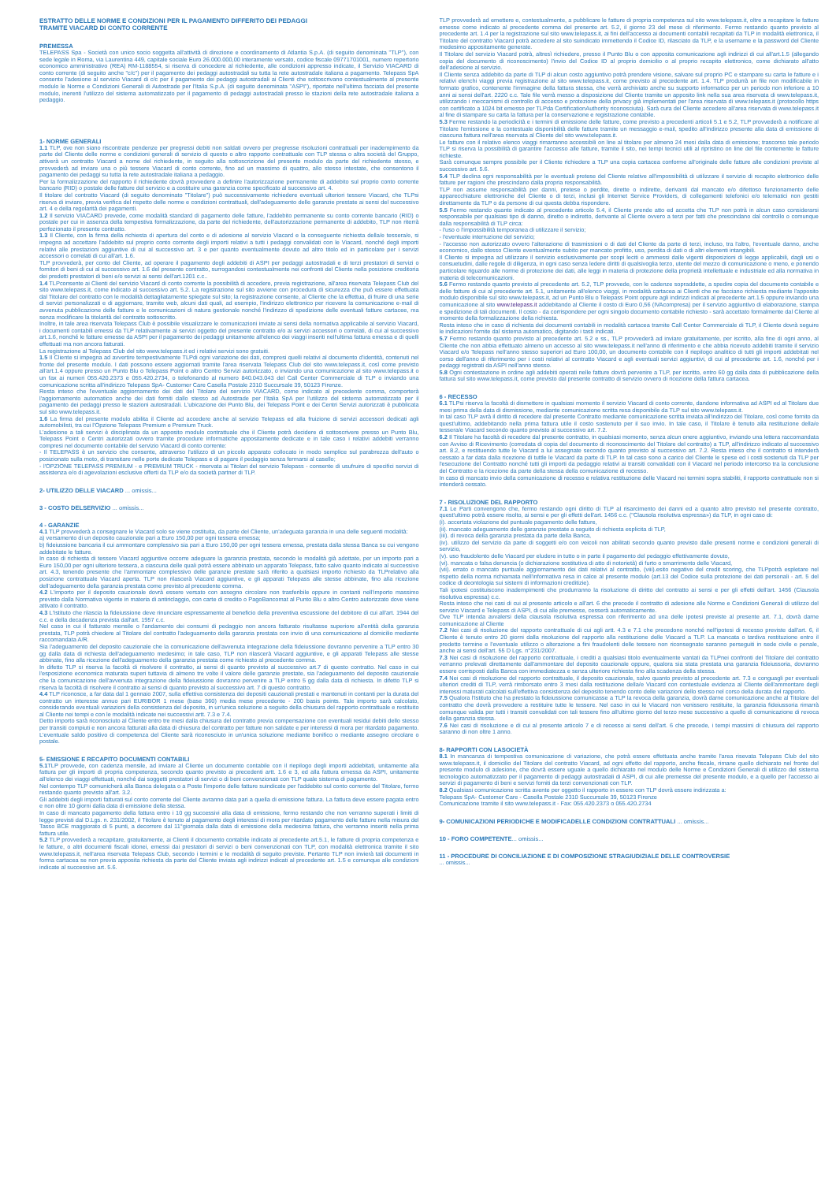ESTRATTO DELLE NORME E CONDIZIONI PER IL PAGAMENTO DIFFERITO DEI PEDAGGI
TRAMITE VIACARD DI CONTO CORRENTE
PREMESSA
TELEPASS Spa - Società con unico socio soggetta all'attività di direzione e coordinamento di Atlantia S.p.A. (di seguito denominata "TLP"), con sede legale in Roma, via Laurentina 449, capitale sociale Euro 26.000.000,00 interamente versato, codice fiscale 09771701001, numero repertorio economico amministrativo (REA) RM-1188554, si riserva di concedere al richiedente, alle condizioni appresso indicate, il Servizio VIACARD di conto corrente (di seguito anche "c/c") per il pagamento dei pedaggi autostradali su tutta la rete autostradale italiana a pagamento. Telepass SpA consente l'adesione al servizio Viacard di c/c per il pagamento dei pedaggi autostradali ai Clienti che sottoscrivano contestualmente al presente modulo le Norme e Condizioni Generali di Autostrade per l'Italia S.p.A. (di seguito denominata "ASPI"), riportate nell'ultima facciata del presente modulo, inerenti l'utilizzo del sistema automatizzato per il pagamento di pedaggi autostradali presso le stazioni della rete autostradale italiana a pedaggio.
1- NORME GENERALI
1.1 TLP, ove non siano riscontrate pendenze per pregressi debiti non saldati ovvero per pregresse risoluzioni contrattuali per inadempimento da parte del Cliente delle norme e condizioni generali di servizio di questo o altro rapporto contrattuale con TLP stessa o altra società del Gruppo, attiverà un contratto Viacard a nome del richiedente, in seguito alla sottoscrizione del presente modulo da parte del richiedente stesso, e provvederà ad inviare una o più tessere Viacard di conto corrente, fino ad un massimo di quattro, allo stesso intestate, che consentono il pagamento dei pedaggi su tutta la rete autostradale italiana a pedaggio.
Per la formalizzazione del rapporto il richiedente dovrà provvedere a definire l'autorizzazione permanente di addebito sul proprio conto corrente bancario (RID) o postale delle fatture del servizio e a costituire una garanzia come specificato al successivo art. 4.
Il titolare del contratto Viacard (di seguito denominato "Titolare") può successivamente richiedere eventuali ulteriori tessere Viacard, che TLPsi riserva di inviare, previa verifica del rispetto delle norme e condizioni contrattuali, dell'adeguamento delle garanzie prestate ai sensi del successivo art. 4 e della regolarità dei pagamenti.
1.2 Il servizio VIACARD prevede, come modalità standard di pagamento delle fatture, l'addebito permanente su conto corrente bancario (RID) o postale per cui in assenza della tempestiva formalizzazione, da parte del richiedente, dell'autorizzazione permanente di addebito, TLP non riterrà perfezionato il presente contratto.
1.3 Il Cliente, con la firma della richiesta di apertura del conto e di adesione al servizio Viacard e la conseguente richiesta della/e tessera/e, si impegna ad accettare l'addebito sul proprio conto corrente degli importi relativi a tutti i pedaggi convalidati con le Viacard, nonché degli importi relativi alle prestazioni aggiuntive di cui al successivo art. 3 e per quanto eventualmente dovuto ad altro titolo ed in particolare per i servizi accessori o correlati di cui all'art. 1.6.
TLP provvederà, per conto del Cliente, ad operare il pagamento degli addebiti di ASPI per pedaggi autostradali e di terzi prestatori di servizi o fornitori di beni di cui al successivo art. 1.6 del presente contratto, surrogandosi contestualmente nei confronti del Cliente nella posizione creditoria dei predetti prestatori di beni e/o servizi ai sensi dell'art.1201 c.c..
1.4 TLPconsente ai Clienti del servizio Viacard di conto corrente la possibilità di accedere, previa registrazione, all'area riservata Telepass Club del sito www.telepass.it, come indicato al successivo art. 5.2. La registrazione sul sito avviene con procedura di sicurezza che può essere effettuata dal Titolare del contratto con le modalità dettagliatamente spiegate sul sito; la registrazione consente, al Cliente che la effettua, di fruire di una serie di servizi personalizzati e di aggiornare, tramite web, alcuni dati quali, ad esempio, l'indirizzo elettronico per ricevere la comunicazione e-mail di avvenuta pubblicazione delle fatture e le comunicazioni di natura gestionale nonché l'indirizzo di spedizione delle eventuali fatture cartacee, ma senza modificare la titolarità del contratto sottoscritto.
Inoltre, in tale area riservata Telepass Club è possibile visualizzare le comunicazioni inviate ai sensi della normativa applicabile al servizio Viacard, i documenti contabili emessi da TLP relativamente ai servizi oggetto del presente contratto e/o ai servizi accessori o correlati, di cui al successivo art.1.6, nonché le fatture emesse da ASPI per il pagamento dei pedaggi unitamente all'elenco dei viaggi inseriti nell'ultima fattura emessa e di quelli effettuati ma non ancora fatturati.
La registrazione al Telepass Club del sito www.telepass.it ed i relativi servizi sono gratuiti.
1.5 Il Cliente si impegna ad avvertire tempestivamente TLPdi ogni variazione dei dati, compresi quelli relativi al documento d'identità, contenuti nel fronte del presente modulo. I dati possono essere aggiornati tramite l'area riservata Telepass Club del sito www.telepass.it, così come previsto all'art.1.4 oppure presso un Punto Blu o Telepass Point o altro Centro Servizi autorizzato, o inviando una comunicazione al sito www.telepass.it o un fax ai numeri 055.420.2373 e 055.420.2734, o telefonando al numero 840.043.043 del Call Center Commerciale di TLP o inviando una comunicazione scritta all'indirizzo Telepass SpA- Customer Care Casella Postale 2310 Succursale 39, 50123 Firenze.
Resta inteso che l'eventuale aggiornamento dei dati del Titolare del servizio VIACARD, come indicato al precedente comma, comporterà l'aggiornamento automatico anche dei dati forniti dallo stesso ad Autostrade per l'Italia SpA per l'utilizzo del sistema automatizzato per il pagamento dei pedaggi presso le stazioni autostradali. L'ubicazione dei Punto Blu, dei Telepass Point e dei Centri Servizi autorizzati è pubblicata sul sito www.telepass.it.
1.6 La firma del presente modulo abilita il Cliente ad accedere anche al servizio Telepass ed alla fruizione di servizi accessori dedicati agli automobilisti, tra cui l'Opzione Telepass Premium e Premium Truck.
L'adesione a tali servizi è disciplinata da un apposito modulo contrattuale che il Cliente potrà decidere di sottoscrivere presso un Punto Blu, Telepass Point o Centri autorizzati ovvero tramite procedure informatiche appositamente dedicate e in tale caso i relativi addebiti verranno compresi nel documento contabile del servizio Viacard di conto corrente:
- Il TELEPASS è un servizio che consente, attraverso l'utilizzo di un piccolo apparato collocato in modo semplice sul parabrezza dell'auto o posizionato sulla moto, di transitare nelle porte dedicate Telepass e di pagare il pedaggio senza fermarsi al casello;
- l'OPZIONE TELEPASS PREMIUM - e PREMIUM TRUCK - riservata ai Titolari del servizio Telepass - consente di usufruire di specifici servizi di assistenza e/o di agevolazioni esclusive offerti da TLP e/o da società partner di TLP.
2- UTILIZZO DELLE VIACARD ... omissis...
3 - COSTO DELSERVIZIO ... omissis...
4 - GARANZIE
4.1 TLP provvederà a consegnare le Viacard solo se viene costituita, da parte del Cliente, un'adeguata garanzia in una delle seguenti modalità:
a) versamento di un deposito cauzionale pari a Euro 150,00 per ogni tessera emessa;
b) fideiussione bancaria il cui ammontare complessivo sia pari a Euro 150,00 per ogni tessera emessa, prestata dalla stessa Banca su cui vengono addebitate le fatture.
In caso di richiesta di tessere Viacard aggiuntive occorre adeguare la garanzia prestata, secondo le modalità già adottate, per un importo pari a Euro 150,00 per ogni ulteriore tessera, a ciascuna delle quali potrà essere abbinato un apparato Telepass, fatto salvo quanto indicato al successivo art. 4.3, tenendo presente che l'ammontare complessivo delle garanzie prestate sarà riferito a qualsiasi importo richiesto da TLPrelativo alla posizione contrattuale Viacard aperta. TLP non rilascerà Viacard aggiuntive, e gli apparati Telepass alle stesse abbinate, fino alla ricezione dell'adeguamento della garanzia prestata come previsto al precedente comma.
4.2 L'importo per il deposito cauzionale dovrà essere versato con assegno circolare non trasferibile oppure in contanti nell'importo massimo previsto dalla Normativa vigente in materia di antiriclaggio, con carte di credito o PagoBancomat al Punto Blu o altro Centro autorizzato dove viene attivato il contratto.
4.3 L'Istituto che rilascia la fideiussione deve rinunciare espressamente al beneficio della preventiva escussione del debitore di cui all'art. 1944 del c.c. e della decadenza prevista dall'art. 1957 c.c.
Nel caso in cui il fatturato mensile o l'andamento dei consumi di pedaggio non ancora fatturato risultasse superiore all'entità della garanzia prestata, TLP potrà chiedere al Titolare del contratto l'adeguamento della garanzia prestata con invio di una comunicazione al domicilio mediante raccomandata A/R.
Sia l'adeguamento del deposito cauzionale che la comunicazione dell'avvenuta integrazione della fideiussione dovranno pervenire a TLP entro 30 gg dalla data di richiesta dell'adeguamento medesimo; in tale caso, TLP non rilascerà Viacard aggiuntive, e gli apparati Telepass alle stesse abbinate, fino alla ricezione dell'adeguamento della garanzia prestata come richiesto al precedente comma.
In difetto TLP si riserva la facoltà di risolvere il contratto, ai sensi di quanto previsto al successivo art.7 di questo contratto. Nel caso in cui l'esposizione economica maturata superi tuttavia di almeno tre volte il valore delle garanzie prestate, sia l'adeguamento del deposito cauzionale che la comunicazione dell'avvenuta integrazione della fideiussione dovranno pervenire a TLP entro 5 gg dalla data di richiesta. In difetto TLP si riserva la facoltà di risolvere il contratto ai sensi di quanto previsto al successivo art. 7 di questo contratto.
4.4 TLP riconosce, a far data dal 1 gennaio 2007, sulla effettiva consistenza dei depositi cauzionali prestati e mantenuti in contanti per la durata del contratto un interesse annuo pari EURIBOR 1 mese (base 360) media mese precedente - 200 basis points. Tale importo sarà calcolato, considerando eventuali variazioni della consistenza del deposito, in un'unica soluzione a seguito della chiusura del rapporto contrattuale e restituito al Cliente nei tempi e con le modalità indicate nei successivi artt. 7.3 e 7.4.
Detto importo sarà riconosciuto al Cliente entro tre mesi dalla chiusura del contratto previa compensazione con eventuali residui debiti dello stesso per transiti compiuti e non ancora fatturati alla data di chiusura del contratto per fatture non saldate e per interessi di mora per ritardato pagamento. L'eventuale saldo positivo di competenza del Cliente sarà riconosciuto in un'unica soluzione mediante bonifico o mediante assegno circolare o postale.
5- EMISSIONE E RECAPITO DOCUMENTI CONTABILI
5.1 TLP provvede, con cadenza mensile, ad inviare al Cliente un documento contabile con il riepilogo degli importi addebitati, unitamente alla fattura per gli importi di propria competenza, secondo quanto previsto ai precedenti artt. 1.6 e 3, ed alla fattura emessa da ASPI, unitamente all'elenco dei viaggi effettuati, nonché dai soggetti prestatori di servizi o di beni convenzionati con TLP quale sistema di pagamento.
Nel contempo TLP comunicherà alla Banca delegata o a Poste l'importo delle fatture suindicate per l'addebito sul conto corrente del Titolare, fermo restando quanto previsto all'art. 3.2.
Gli addebiti degli importi fatturati sul conto corrente del Cliente avranno data pari a quella di emissione fattura. La fattura deve essere pagata entro e non oltre 10 giorni dalla data di emissione della stessa.
In caso di mancato pagamento della fattura entro i 10 gg successivi alla data di emissione, fermo restando che non verranno superati i limiti di legge previsti dal D.Lgs. n. 231/2002, il Titolare è tenuto al pagamento degli interessi di mora per ritardato pagamento delle fatture nella misura del Tasso BCE maggiorato di 5 punti, a decorrere dal 11°giornata dalla data di emissione della medesima fattura, che verranno inseriti nella prima fattura utile.
5.2 TLP provvederà a recapitare, gratuitamente, ai Clienti il documento contabile indicato al precedente art.5.1, le fatture di propria competenza e le fatture, o altri documenti fiscali idonei, emessi dai prestatori di servizi o beni convenzionati con TLP, con modalità elettronica tramite il sito www.telepass.it, nell'area riservata Telepass Club, secondo i termini e le modalità di seguito previste. Pertanto TLP non invierà tali documenti in forma cartacea se non previa apposita richiesta da parte del Cliente inviata agli indirizzi indicati al precedente art. 1.5 e comunque alle condizioni indicate al successivo art. 5.6.
TLP provvederà ad emettere e, contestualmente, a pubblicare le fatture di propria competenza sul sito www.telepass.it, oltre a recapitare le fatture emesse come indicato al precedente comma del presente art. 5.2, il giorno 23 del mese di riferimento. Fermo restando quanto previsto al precedente art. 1.4 per la registrazione sul sito www.telepass.it, ai fini dell'accesso ai documenti contabili recapitati da TLP in modalità elettronica, il Titolare del contratto Viacard potrà accedere al sito suindicato immettendo il Codice ID, rilasciato da TLP, e la username e la password del Cliente medesimo appositamente generate.
Il Titolare del servizio Viacard potrà, altresì richiedere, presso il Punto Blu o con apposita comunicazione agli indirizzi di cui all'art.1.5 (allegando copia del documento di riconoscimento) l'invio del Codice ID al proprio domicilio o al proprio recapito elettronico, come dichiarato all'atto dell'adesione al servizio.
Il Cliente senza addebito da parte di TLP di alcun costo aggiuntivo potrà prendere visione, salvare sul proprio PC e stampare su carta le fatture e i relativi elenchi viaggi previa registrazione al sito www.telepass.it, come previsto al precedente art. 1.4. TLP produrrà un file non modificabile in formato grafico, contenente l'immagine della fattura stessa, che verrà archiviato anche su supporto informatico per un periodo non inferiore a 10 anni ai sensi dell'art. 2220 c.c. Tale file verrà messo a disposizione del Cliente tramite un apposito link nella sua area riservata di www.telepass.it, utilizzando i meccanismi di controllo di accesso e protezione della privacy già implementati per l'area riservata di www.telepass.it (protocollo https con certificato a 1024 bit emesso per TLPda CertificationAuthority riconosciuta). Sarà cura del Cliente accedere all'area riservata di www.telepass.it al fine di stampare su carta la fattura per la conservazione e registrazione contabile.
5.3 Ferme restando la periodicità e i termini di emissione delle fatture, come previsto a precedenti articoli 5.1 e 5.2, TLP provvederà a notificare al Titolare l'emissione e la contestuale disponibilità delle fatture tramite un messaggio e-mail, spedito all'indirizzo presente alla data di emissione di ciascuna fattura nell'area riservata al Cliente del sito www.telepass.it.
Le fatture con il relativo elenco viaggi rimarranno accessibili on line al titolare per almeno 24 mesi dalla data di emissione; trascorso tale periodo TLP si riserva la possibilità di garantire l'accesso alle fatture, tramite il sito, nei tempi tecnici utili al ripristino on line del file contenente le fatture richieste.
Sarà comunque sempre possibile per il Cliente richiedere a TLP una copia cartacea conforme all'originale delle fatture alle condizioni previste al successivo art. 5.6.
5.4 TLP declina ogni responsabilità per le eventuali pretese del Cliente relative all'impossibilità di utilizzare il servizio di recapito elettronico delle fatture per ragioni che prescindano dalla propria responsabilità.
TLP non assume responsabilità per danni, pretese o perdite, dirette o indirette, derivanti dal mancato e/o difettoso funzionamento delle apparecchiature elettroniche del Cliente o di terzi, inclusi gli Internet Service Providers, di collegamenti telefonici e/o telematici non gestiti direttamente da TLP o da persone di cui questa debba rispondere.
5.5 Fermo restando quanto indicato al precedente articolo 5.4, il Cliente prende atto ed accetta che TLP non potrà in alcun caso considerarsi responsabile per qualsiasi tipo di danno, diretto o indiretto, derivante al Cliente ovvero a terzi per fatti che prescindano dal controllo o comunque dalla responsabilità di TLP circa:
- l'uso o l'impossibilità temporanea di utilizzare il servizio;
- l'eventuale interruzione del servizio;
- l'accesso non autorizzato ovvero l'alterazione di trasmissioni o di dati del Cliente da parte di terzi, incluso, tra l'altro, l'eventuale danno, anche economico, dallo stesso Cliente eventualmente subito per mancato profitto, uso, perdita di dati o di altri elementi intangibili.
Il Cliente si impegna ad utilizzare il servizio esclusivamente per scopi leciti e ammessi dalle vigenti disposizioni di legge applicabili, dagli usi e consuetudini, dalle regole di diligenza, in ogni caso senza ledere diritti di qualsivoglia terzo, utente del mezzo di comunicazione o meno, e ponendo particolare riguardo alle norme di protezione dei dati, alle leggi in materia di protezione della proprietà intellettuale e industriale ed alla normativa in materia di telecomunicazioni.
5.6 Fermo restando quanto previsto al precedente art. 5.2, TLP provvede, con le cadenze sopraddette, a spedire copia del documento contabile e delle fatture di cui al precedente art. 5.1, unitamente all'elenco viaggi, in modalità cartacea ai Clienti che ne facciano richiesta mediante l'apposito modulo disponibile sul sito www.telepass.it, ad un Punto Blu o Telepass Point oppure agli indirizzi indicati al precedente art.1.5 oppure inviando una comunicazione al sito www.telepass.it addebitando al Cliente il costo di Euro 0,56 (IVAcompresa) per il servizio aggiuntivo di elaborazione, stampa e spedizione di tali documenti. Il costo - da corrispondere per ogni singolo documento contabile richiesto - sarà accettato formalmente dal Cliente al momento della formalizzazione della richiesta.
Resta inteso che in caso di richiesta dei documenti contabili in modalità cartacea tramite Call Center Commerciale di TLP, il Cliente dovrà seguire le indicazioni fornite dal sistema automatico, digitando i tasti indicati.
5.7 Fermo restando quanto previsto al precedente art. 5.2 e ss., TLP provvederà ad inviare gratuitamente, per iscritto, alla fine di ogni anno, al Cliente che non abbia effettuato almeno un accesso al sito www.telepass.it nell'anno di riferimento e che abbia ricevuto addebiti tramite il servizio Viacard e/o Telepass nell'anno stesso superiori ad Euro 100,00, un documento contabile con il riepilogo analitico di tutti gli importi addebitati nel corso dell'anno di riferimento per i costi relativi al contratto Viacard e agli eventuali servizi aggiuntivi, di cui al precedente art. 1.6, nonché per i pedaggi registrati da ASPI nell'anno stesso.
5.8 Ogni contestazione in ordine agli addebiti operati nelle fatture dovrà pervenire a TLP, per iscritto, entro 60 gg dalla data di pubblicazione della fattura sul sito www.telepass.it, come previsto dal presente contratto di servizio ovvero di ricezione della fattura cartacea.
6 - RECESSO
6.1 TLPsi riserva la facoltà di dismettere in qualsiasi momento il servizio Viacard di conto corrente, dandone informativa ad ASPI ed al Titolare due mesi prima della data di dismissione, mediante comunicazione scritta resa disponibile da TLP sul sito www.telepass.it.
In tal caso TLP avrà il diritto di recedere dal presente Contratto mediante comunicazione scritta inviata all'indirizzo del Titolare, così come fornito da quest'ultimo, addebitando nella prima fattura utile il costo sostenuto per il suo invio. In tale caso, il Titolare è tenuto alla restituzione della/e tessera/e Viacard secondo quanto previsto al successivo art. 7.2.
6.2 Il Titolare ha facoltà di recedere dal presente contratto, in qualsiasi momento, senza alcun onere aggiuntivo, inviando una lettera raccomandata con Avviso di Ricevimento (corredata di copia del documento di riconoscimento del Titolare del contratto) a TLP, all'indirizzo indicato al successivo art. 8.2, e restituendo tutte le Viacard a lui assegnate secondo quanto previsto al successivo art. 7.2. Resta inteso che il contratto si intenderà cessato a far data dalla ricezione di tuttle le Viacard da parte di TLP. In tal caso sono a carico del Cliente le spese ed i costi sostenuti da TLP per l'esecuzione del Contratto nonché tutti gli importi da pedaggio relativi ai transiti convalidati con il Viacard nel periodo intercorso tra la conclusione del Contratto e la ricezione da parte della stessa della comunicazione di recesso.
In caso di mancato invio della comunicazione di recesso e relativa restituzione delle Viacard nei termini sopra stabiliti, il rapporto contrattuale non si intenderà cessato.
7 - RISOLUZIONE DEL RAPPORTO
7.1 Le Parti convengono che, fermo restando ogni diritto di TLP al risarcimento dei danni ed a quanto altro previsto nel presente contratto, quest'ultimo potrà essere risolto, ai sensi e per gli effetti dell'art. 1456 c.c. ("Clausola risolutiva espressa») da TLP, in ogni caso di:
(i). accertata violazione del puntuale pagamento delle fatture,
(ii). mancato adeguamento delle garanzie prestate a seguito di richiesta esplicita di TLP,
(iii). di revoca della garanzia prestata da parte della Banca,
(iv). utilizzo del servizio da parte di soggetti e/o con veicoli non abilitati secondo quanto previsto dalle presenti norme e condizioni generali di servizio,
(v). uso fraudolento delle Viacard per eludere in tutto o in parte il pagamento del pedaggio effettivamente dovuto,
(vi). mancata o falsa denuncia (o dichiarazione sostitutiva di atto di notorietà) di furto o smarrimento delle Viacard,
(vii). errato o mancato puntuale aggiornamento dei dati relativi al contratto, (viii).esito negativo del credit scoring, che TLPpotrà espletare nel rispetto della norma richiamata nell'informativa resa in calce al presente modulo (art.13 del Codice sulla protezione dei dati personali - art. 5 del codice di deontologia sui sistemi di informazioni creditizie).
Tali ipotesi costituiscono inadempimenti che produrranno la risoluzione di diritto del contratto ai sensi e per gli effetti dell'art. 1456 (Clausola risolutiva espressa) c.c.
Resta inteso che nei casi di cui al presente articolo e all'art. 6 che precede il contratto di adesione alle Norme e Condizioni Generali di utilizzo del servizio Viacard e Telepass di ASPI, di cui alle premesse, cesserà automaticamente.
Ove TLP intenda avvalersi della clausola risolutiva espressa con riferimento ad una delle ipotesi previste al presente art. 7.1, dovrà darne comunicazione al Cliente
7.2 Nei casi di risoluzione del rapporto contrattuale di cui agli artt. 4.3 e 7.1 che precedono nonché nell'ipotesi di recesso previste dall'art. 6, il Cliente è tenuto entro 20 giorni dalla risoluzione del rapporto alla restituzione delle Viacard a TLP. La mancata o tardiva restituzione entro il predetto termine e l'eventuale utilizzo o alterazione a fini fraudolenti delle tessere non riconsegnate saranno perseguiti in sede civile e penale, anche ai sensi dell'art. 55 D Lgs. n°231/2007.
7.3 Nei casi di risoluzione del rapporto contrattuale, i crediti a qualsiasi titolo eventualmente vantati da TLPnei confronti del Titolare del contratto verranno prelevati direttamente dall'ammontare del deposito cauzionale oppure, qualora sia stata prestata una garanzia fideiussoria, dovranno essere corrisposti dalla Banca con immediatezza e senza ulteriore richiesta fino alla scadenza della stessa.
7.4 Nei casi di risoluzione del rapporto contrattuale, il deposito cauzionale, salvo quanto previsto al precedente art. 7.3 e conguagli per eventuali ulteriori crediti di TLP, verrà rimborsato entro 3 mesi dalla restituzione della/e Viacard con contestuale evidenza al Cliente dell'ammontare degli interessi maturati calcolati sull'effettiva consistenza del deposito tenendo conto delle variazioni dello stesso nel corso della durata del rapporto.
7.5 Qualora l'Istituto che ha prestato la fideiussione comunicasse a TLP la revoca della garanzia, dovrà darne comunicazione anche al Titolare del contratto che dovrà provvedere a restituire tutte le tessere. Nel caso in cui le Viacard non venissero restituite, la garanzia fideiussoria rimarrà comunque valida per tutti i transiti convalidati con tali tessere fino all'ultimo giorno del terzo mese successivo a quello di comunicazione di revoca della garanzia stessa.
7.6 Nei casi di risoluzione e di cui al presente articolo 7 e di recesso ai sensi dell'art. 6 che precede, i tempi massimi di chiusura del rapporto saranno di non oltre 1 anno.
8- RAPPORTI CON LASOCIETÀ
8.1 In mancanza di tempestiva comunicazione di variazione, che potrà essere effettuata anche tramite l'area risevata Telepass Club del sito www.telepass.it, il domicilio del Titolare del contratto Viacard, ad ogni effetto del rapporto, anche fiscale, rimane quello dichiarato nel fronte del presente modulo di adesione, che dovrà essere uguale a quello dichiarato nel modulo delle Norme e Condizioni Generali di utilizzo del sistema tecnologico automatizzato per il pagamento di pedaggi autostradali di ASPI, di cui alle premesse del presente modulo, e a quello per l'accesso ai servizi di pagamento di beni e servizi forniti da terzi convenzionati con TLP.
8.2 Qualsiasi comunicazione scritta avente per oggetto il rapporto in essere con TLP dovrà essere indirizzata a:
Telepass SpA- Customer Care - Casella Postale 2310 Succursale 39, 50123 Firenze
Comunicazione tramite il sito www.telepass.it - Fax: 055.420.2373 o 055.420.2734
9- COMUNICAZIONI PERIODICHE E MODIFICADELLE CONDIZIONI CONTRATTUALI ... omissis...
10 - FORO COMPETENTE... omissis...
11 - PROCEDURE DI CONCILIAZIONE E DI COMPOSIZIONE STRAGIUDIZIALE DELLE CONTROVERSIE
... omissis...